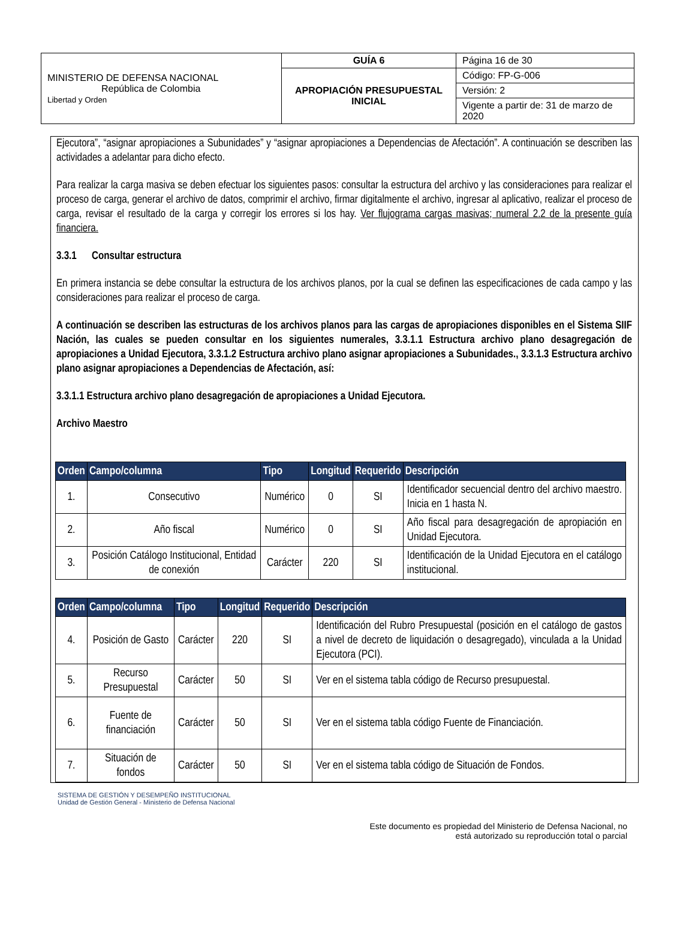| MINISTERIO DE DEFENSA NACIONAL República de Colombia Libertad y Orden | GUÍA 6 | Página 16 de 30 |
| | APROPIACIÓN PRESUPUESTAL INICIAL | Código: FP-G-006 |
| | | Versión: 2 |
| | | Vigente a partir de: 31 de marzo de 2020 |
Ejecutora”, “asignar apropiaciones a Subunidades” y “asignar apropiaciones a Dependencias de Afectación”. A continuación se describen las actividades a adelantar para dicho efecto.
Para realizar la carga masiva se deben efectuar los siguientes pasos: consultar la estructura del archivo y las consideraciones para realizar el proceso de carga, generar el archivo de datos, comprimir el archivo, firmar digitalmente el archivo, ingresar al aplicativo, realizar el proceso de carga, revisar el resultado de la carga y corregir los errores si los hay. Ver flujograma cargas masivas; numeral 2.2 de la presente guía financiera.
3.3.1 Consultar estructura
En primera instancia se debe consultar la estructura de los archivos planos, por la cual se definen las especificaciones de cada campo y las consideraciones para realizar el proceso de carga.
A continuación se describen las estructuras de los archivos planos para las cargas de apropiaciones disponibles en el Sistema SIIF Nación, las cuales se pueden consultar en los siguientes numerales, 3.3.1.1 Estructura archivo plano desagregación de apropiaciones a Unidad Ejecutora, 3.3.1.2 Estructura archivo plano asignar apropiaciones a Subunidades., 3.3.1.3 Estructura archivo plano asignar apropiaciones a Dependencias de Afectación, así:
3.3.1.1 Estructura archivo plano desagregación de apropiaciones a Unidad Ejecutora.
Archivo Maestro
| Orden | Campo/columna | Tipo | Longitud | Requerido | Descripción |
| --- | --- | --- | --- | --- | --- |
| 1. | Consecutivo | Numérico | 0 | SI | Identificador secuencial dentro del archivo maestro. Inicia en 1 hasta N. |
| 2. | Año fiscal | Numérico | 0 | SI | Año fiscal para desagregación de apropiación en Unidad Ejecutora. |
| 3. | Posición Catálogo Institucional, Entidad de conexión | Carácter | 220 | SI | Identificación de la Unidad Ejecutora en el catálogo institucional. |
| Orden | Campo/columna | Tipo | Longitud | Requerido | Descripción |
| --- | --- | --- | --- | --- | --- |
| 4. | Posición de Gasto | Carácter | 220 | SI | Identificación del Rubro Presupuestal (posición en el catálogo de gastos a nivel de decreto de liquidación o desagregado), vinculada a la Unidad Ejecutora (PCI). |
| 5. | Recurso Presupuestal | Carácter | 50 | SI | Ver en el sistema tabla código de Recurso presupuestal. |
| 6. | Fuente de financiación | Carácter | 50 | SI | Ver en el sistema tabla código Fuente de Financiación. |
| 7. | Situación de fondos | Carácter | 50 | SI | Ver en el sistema tabla código de Situación de Fondos. |
SISTEMA DE GESTIÓN Y DESEMPEÑO INSTITUCIONAL
Unidad de Gestión General - Ministerio de Defensa Nacional
Este documento es propiedad del Ministerio de Defensa Nacional, no
está autorizado su reproducción total o parcial